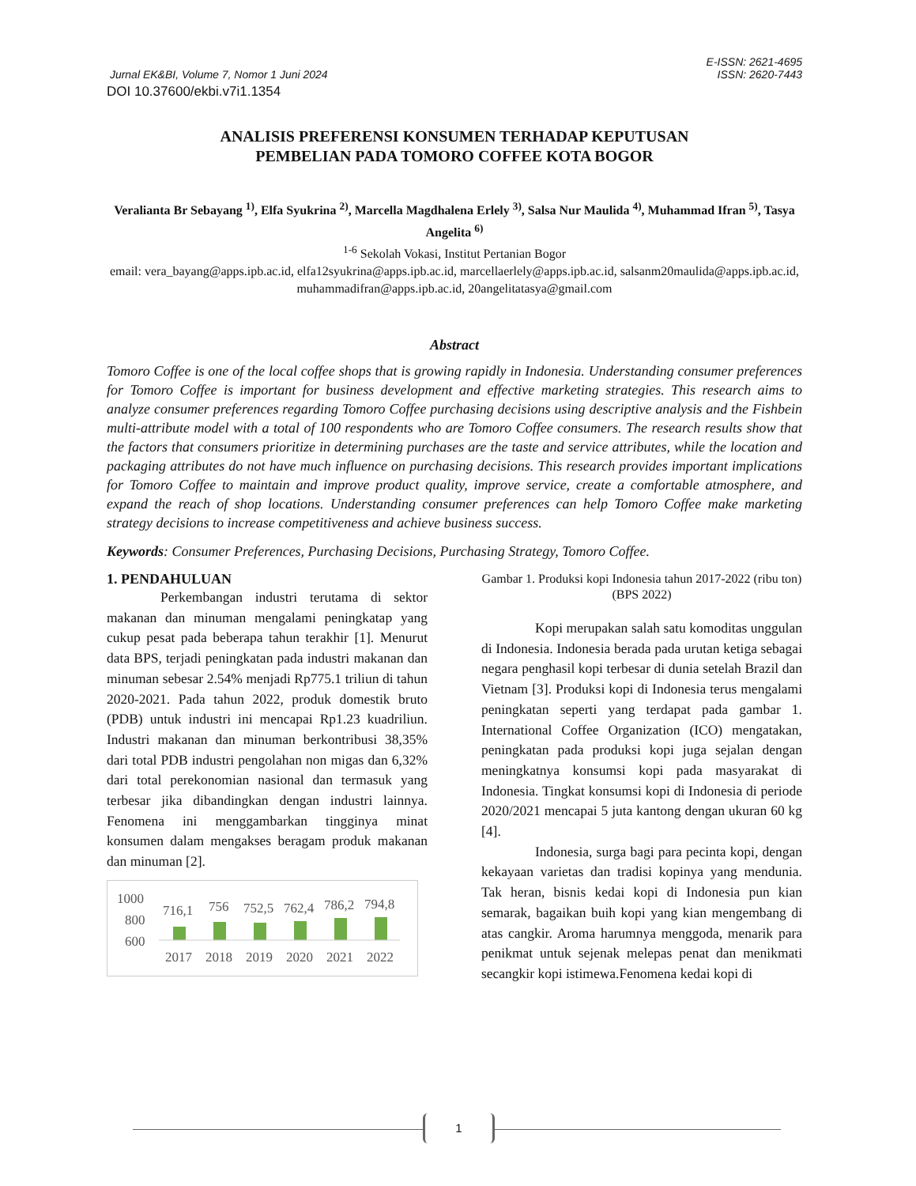E-ISSN: 2621-4695
Jurnal EK&BI, Volume 7, Nomor 1 Juni 2024 ISSN: 2620-7443
DOI 10.37600/ekbi.v7i1.1354
ANALISIS PREFERENSI KONSUMEN TERHADAP KEPUTUSAN
PEMBELIAN PADA TOMORO COFFEE KOTA BOGOR
Veralianta Br Sebayang <sup>1)</sup>, Elfa Syukrina <sup>2)</sup>, Marcella Magdhalena Erlely <sup>3)</sup>, Salsa Nur Maulida <sup>4)</sup>, Muhammad Ifran <sup>5)</sup>, Tasya Angelita <sup>6)</sup>
<sup>1-6</sup> Sekolah Vokasi, Institut Pertanian Bogor
email: vera_bayang@apps.ipb.ac.id, elfa12syukrina@apps.ipb.ac.id, marcellaerlely@apps.ipb.ac.id, salsanm20maulida@apps.ipb.ac.id, muhammadifran@apps.ipb.ac.id, 20angelitatasya@gmail.com
Abstract
Tomoro Coffee is one of the local coffee shops that is growing rapidly in Indonesia. Understanding consumer preferences for Tomoro Coffee is important for business development and effective marketing strategies. This research aims to analyze consumer preferences regarding Tomoro Coffee purchasing decisions using descriptive analysis and the Fishbein multi-attribute model with a total of 100 respondents who are Tomoro Coffee consumers. The research results show that the factors that consumers prioritize in determining purchases are the taste and service attributes, while the location and packaging attributes do not have much influence on purchasing decisions. This research provides important implications for Tomoro Coffee to maintain and improve product quality, improve service, create a comfortable atmosphere, and expand the reach of shop locations. Understanding consumer preferences can help Tomoro Coffee make marketing strategy decisions to increase competitiveness and achieve business success.
Keywords: Consumer Preferences, Purchasing Decisions, Purchasing Strategy, Tomoro Coffee.
1. PENDAHULUAN
Perkembangan industri terutama di sektor makanan dan minuman mengalami peningkatap yang cukup pesat pada beberapa tahun terakhir [1]. Menurut data BPS, terjadi peningkatan pada industri makanan dan minuman sebesar 2.54% menjadi Rp775.1 triliun di tahun 2020-2021. Pada tahun 2022, produk domestik bruto (PDB) untuk industri ini mencapai Rp1.23 kuadriliun. Industri makanan dan minuman berkontribusi 38,35% dari total PDB industri pengolahan non migas dan 6,32% dari total perekonomian nasional dan termasuk yang terbesar jika dibandingkan dengan industri lainnya. Fenomena ini menggambarkan tingginya minat konsumen dalam mengakses beragam produk makanan dan minuman [2].
1000
800
600
716,1
756
752,5
762,4
786,2
794,8
2017
2018
2019
2020
2021
2022
Gambar 1. Produksi kopi Indonesia tahun 2017-2022 (ribu ton) (BPS 2022)
Kopi merupakan salah satu komoditas unggulan di Indonesia. Indonesia berada pada urutan ketiga sebagai negara penghasil kopi terbesar di dunia setelah Brazil dan Vietnam [3]. Produksi kopi di Indonesia terus mengalami peningkatan seperti yang terdapat pada gambar 1. International Coffee Organization (ICO) mengatakan, peningkatan pada produksi kopi juga sejalan dengan meningkatnya konsumsi kopi pada masyarakat di Indonesia. Tingkat konsumsi kopi di Indonesia di periode 2020/2021 mencapai 5 juta kantong dengan ukuran 60 kg [4].
Indonesia, surga bagi para pecinta kopi, dengan kekayaan varietas dan tradisi kopinya yang mendunia. Tak heran, bisnis kedai kopi di Indonesia pun kian semarak, bagaikan buih kopi yang kian mengembang di atas cangkir. Aroma harumnya menggoda, menarik para penikmat untuk sejenak melepas penat dan menikmati secangkir kopi istimewa.Fenomena kedai kopi di
1